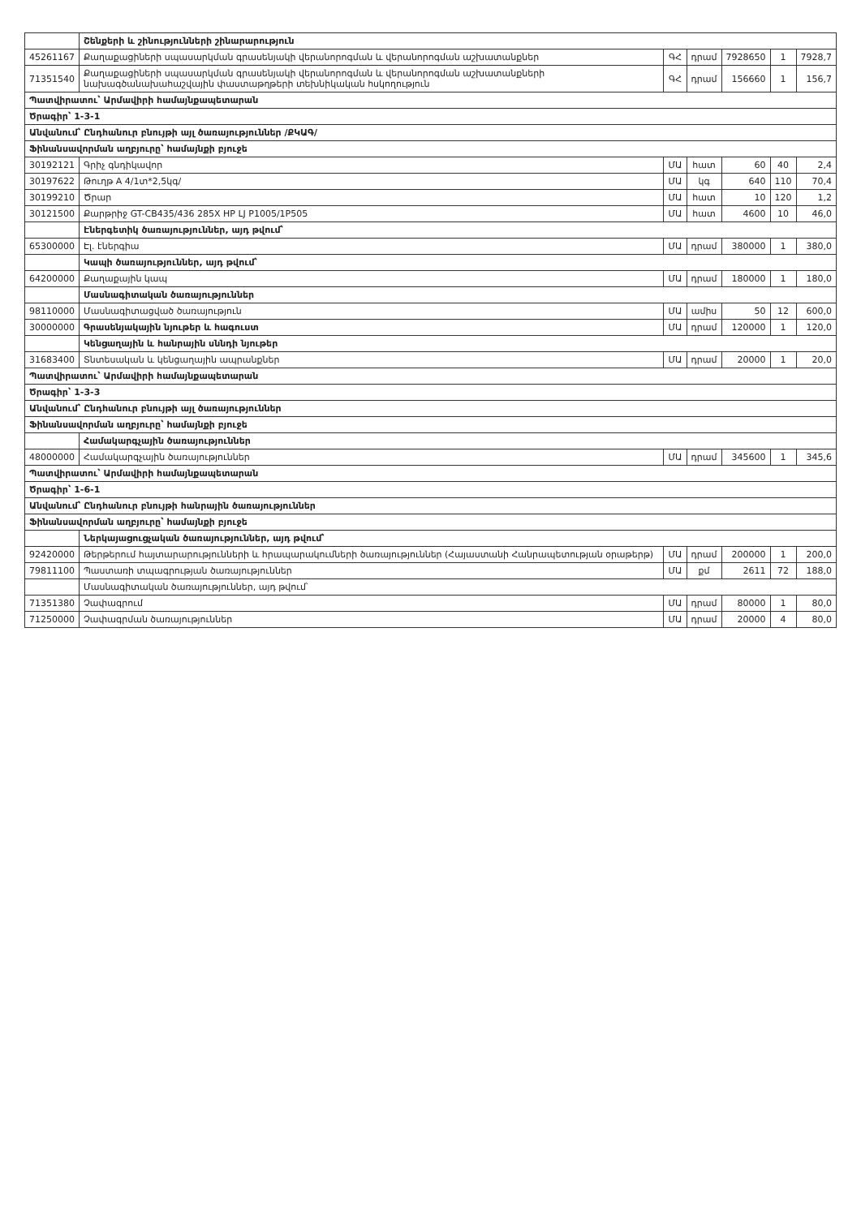| | Շենքերի և շինությունների շինարարություն | | | | | |
| 45261167 | Քաղաքացիների սպասարկման գրասենյակի վերանորոգման և վերանորոգման աշխատանքներ | ԳՀ | դրամ | 7928650 | 1 | 7928,7 |
| 71351540 | Քաղաքացիների սպասարկման գրասենյակի վերանորոգման և վերանորոգման աշխատանքների նախագծանախահաշվային փաստաթղթերի տեխնիկական հսկողություն | ԳՀ | դրամ | 156660 | 1 | 156,7 |
| Պատվիրատու՝ Արմավիրի համայնքապետարան | | | | | | |
| Ծրագիր՝ 1-3-1 | | | | | | |
| Անվանում՝ Ընդհանուր բնույթի այլ ծառայություններ /ՔԿԱԳ/ | | | | | | |
| Ֆինանսավորման աղբյուրը՝ համայնքի բյուջե | | | | | | |
| 30192121 | Գրիչ գնդիկավոր | ՄԱ | հատ | 60 | 40 | 2,4 |
| 30197622 | Թուղթ A 4/1տ*2,5կգ/ | ՄԱ | կգ | 640 | 110 | 70,4 |
| 30199210 | Ծրար | ՄԱ | հատ | 10 | 120 | 1,2 |
| 30121500 | Քարթրիջ GT-CB435/436 285X HP LJ P1005/1P505 | ՄԱ | հատ | 4600 | 10 | 46,0 |
| | Էներգետիկ ծառայություններ, այդ թվում՝ | | | | | |
| 65300000 | Էլ. էներգիա | ՄԱ | դրամ | 380000 | 1 | 380,0 |
| | Կապի ծառայություններ, այդ թվում՝ | | | | | |
| 64200000 | Քաղաքային կապ | ՄԱ | դրամ | 180000 | 1 | 180,0 |
| | Մասնագիտական ծառայություններ | | | | | |
| 98110000 | Մասնագիտացված ծառայություն | ՄԱ | ամիս | 50 | 12 | 600,0 |
| 30000000 | Գրասենյակային նյութեր և հագուստ | ՄԱ | դրամ | 120000 | 1 | 120,0 |
| | Կենցաղային և հանրային սննդի նյութեր | | | | | |
| 31683400 | Տնտեսական և կենցաղային ապրանքներ | ՄԱ | դրամ | 20000 | 1 | 20,0 |
| Պատվիրատու՝ Արմավիրի համայնքապետարան | | | | | | |
| Ծրագիր՝ 1-3-3 | | | | | | |
| Անվանում՝ Ընդհանուր բնույթի այլ ծառայություններ | | | | | | |
| Ֆինանսավորման աղբյուրը՝ համայնքի բյուջե | | | | | | |
| | Համակարգչային ծառայություններ | | | | | |
| 48000000 | Համակարգչային ծառայություններ | ՄԱ | դրամ | 345600 | 1 | 345,6 |
| Պատվիրատու՝ Արմավիրի համայնքապետարան | | | | | | |
| Ծրագիր՝ 1-6-1 | | | | | | |
| Անվանում՝ Ընդհանուր բնույթի հանրային ծառայություններ | | | | | | |
| Ֆինանսավորման աղբյուրը՝ համայնքի բյուջե | | | | | | |
| | Ներկայացուցչական ծառայություններ, այդ թվում՝ | | | | | |
| 92420000 | Թերթերում հայտարարությունների և հրապարակումների ծառայություններ (Հայաստանի Հանրապետության օրաթերթ) | ՄԱ | դրամ | 200000 | 1 | 200,0 |
| 79811100 | Պաստառի տպագրության ծառայություններ | ՄԱ | քմ | 2611 | 72 | 188,0 |
| | Մասնագիտական ծառայություններ, այդ թվում՝ | | | | | |
| 71351380 | Չափագրում | ՄԱ | դրամ | 80000 | 1 | 80,0 |
| 71250000 | Չափագրման ծառայություններ | ՄԱ | դրամ | 20000 | 4 | 80,0 |